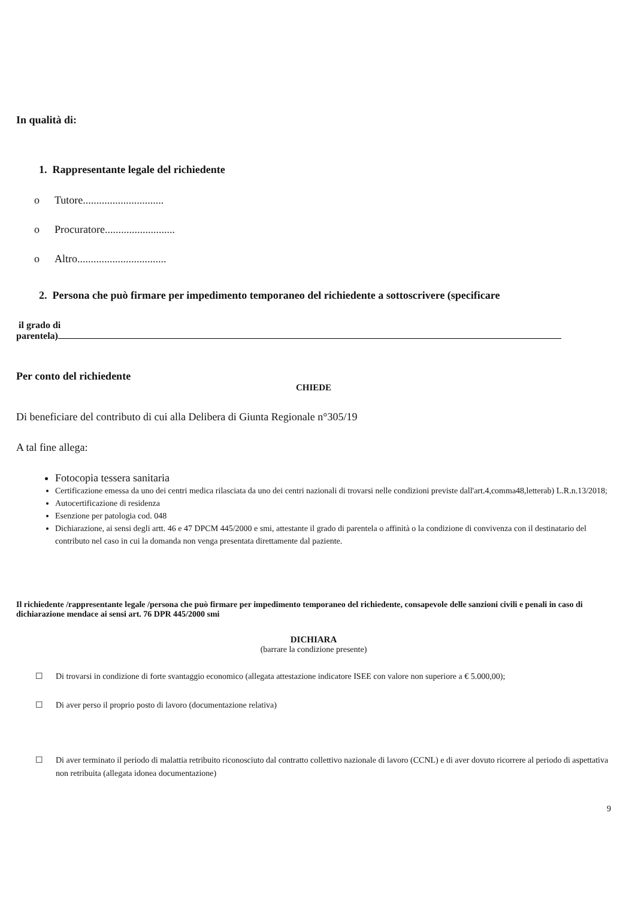In qualità di:
1. Rappresentante legale del richiedente
o Tutore..............................
o Procuratore..........................
o Altro.................................
2. Persona che può firmare per impedimento temporaneo del richiedente a sottoscrivere (specificare
il grado di
parentela)
Per conto del richiedente
CHIEDE
Di beneficiare del contributo di cui alla Delibera di Giunta Regionale n°305/19
A tal fine allega:
Fotocopia tessera sanitaria
Certificazione emessa da uno dei centri medica rilasciata da uno dei centri nazionali di trovarsi nelle condizioni previste dall'art.4,comma48,letterab) L.R.n.13/2018;
Autocertificazione di residenza
Esenzione per patologia cod. 048
Dichiarazione, ai sensi degli artt. 46 e 47 DPCM 445/2000 e smi, attestante il grado di parentela o affinità o la condizione di convivenza con il destinatario del contributo nel caso in cui la domanda non venga presentata direttamente dal paziente.
Il richiedente /rappresentante legale /persona che può firmare per impedimento temporaneo del richiedente, consapevole delle sanzioni civili e penali in caso di dichiarazione mendace ai sensi art. 76 DPR 445/2000 smi
DICHIARA
(barrare la condizione presente)
☐ Di trovarsi in condizione di forte svantaggio economico (allegata attestazione indicatore ISEE con valore non superiore a € 5.000,00);
☐ Di aver perso il proprio posto di lavoro (documentazione relativa)
☐ Di aver terminato il periodo di malattia retribuito riconosciuto dal contratto collettivo nazionale di lavoro (CCNL) e di aver dovuto ricorrere al periodo di aspettativa non retribuita (allegata idonea documentazione)
9